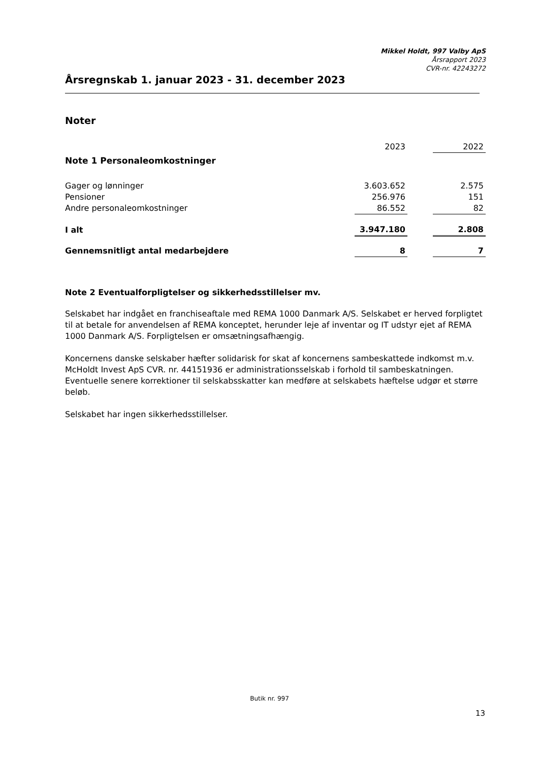Mikkel Holdt, 997 Valby ApS
Årsrapport 2023
CVR-nr. 42243272
Årsregnskab 1. januar 2023 - 31. december 2023
Noter
| | 2023 | | 2022 |
| Note 1 Personaleomkostninger | | | |
| Gager og lønninger | 3.603.652 | | 2.575 |
| Pensioner | 256.976 | | 151 |
| Andre personaleomkostninger | 86.552 | | 82 |
| I alt | 3.947.180 | | 2.808 |
| Gennemsnitligt antal medarbejdere | 8 | | 7 |
Note 2 Eventualforpligtelser og sikkerhedsstillelser mv.
Selskabet har indgået en franchiseaftale med REMA 1000 Danmark A/S. Selskabet er herved forpligtet til at betale for anvendelsen af REMA konceptet, herunder leje af inventar og IT udstyr ejet af REMA 1000 Danmark A/S. Forpligtelsen er omsætningsafhængig.
Koncernens danske selskaber hæfter solidarisk for skat af koncernens sambeskattede indkomst m.v. McHoldt Invest ApS CVR. nr. 44151936 er administrationsselskab i forhold til sambeskatningen. Eventuelle senere korrektioner til selskabsskatter kan medføre at selskabets hæftelse udgør et større beløb.
Selskabet har ingen sikkerhedsstillelser.
Butik nr. 997
13